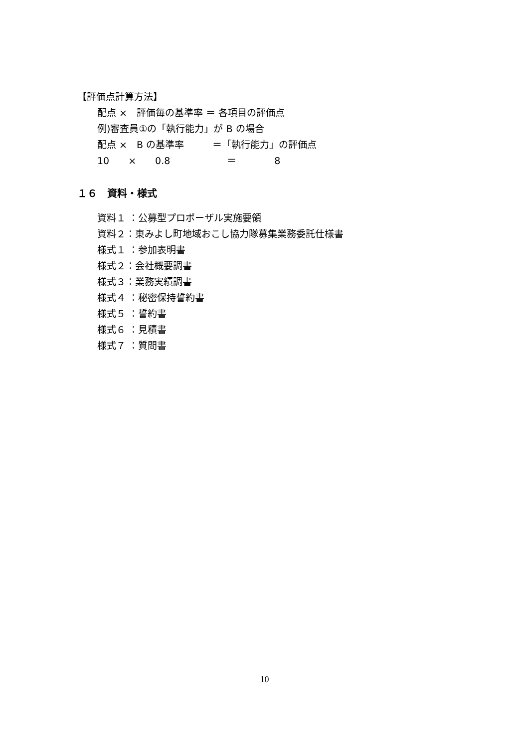【評価点計算方法】
配点 ×　評価毎の基準率 ＝ 各項目の評価点
例)審査員①の「執行能力」が B の場合
配点 ×　B の基準率　　　＝「執行能力」の評価点
10　　×　　0.8　　　　　　＝　　　　8
１６　資料・様式
資料１ ：公募型プロポーザル実施要領
資料２：東みよし町地域おこし協力隊募集業務委託仕様書
様式１ ：参加表明書
様式２：会社概要調書
様式３：業務実績調書
様式４ ：秘密保持誓約書
様式５ ：誓約書
様式６ ：見積書
様式７ ：質問書
10